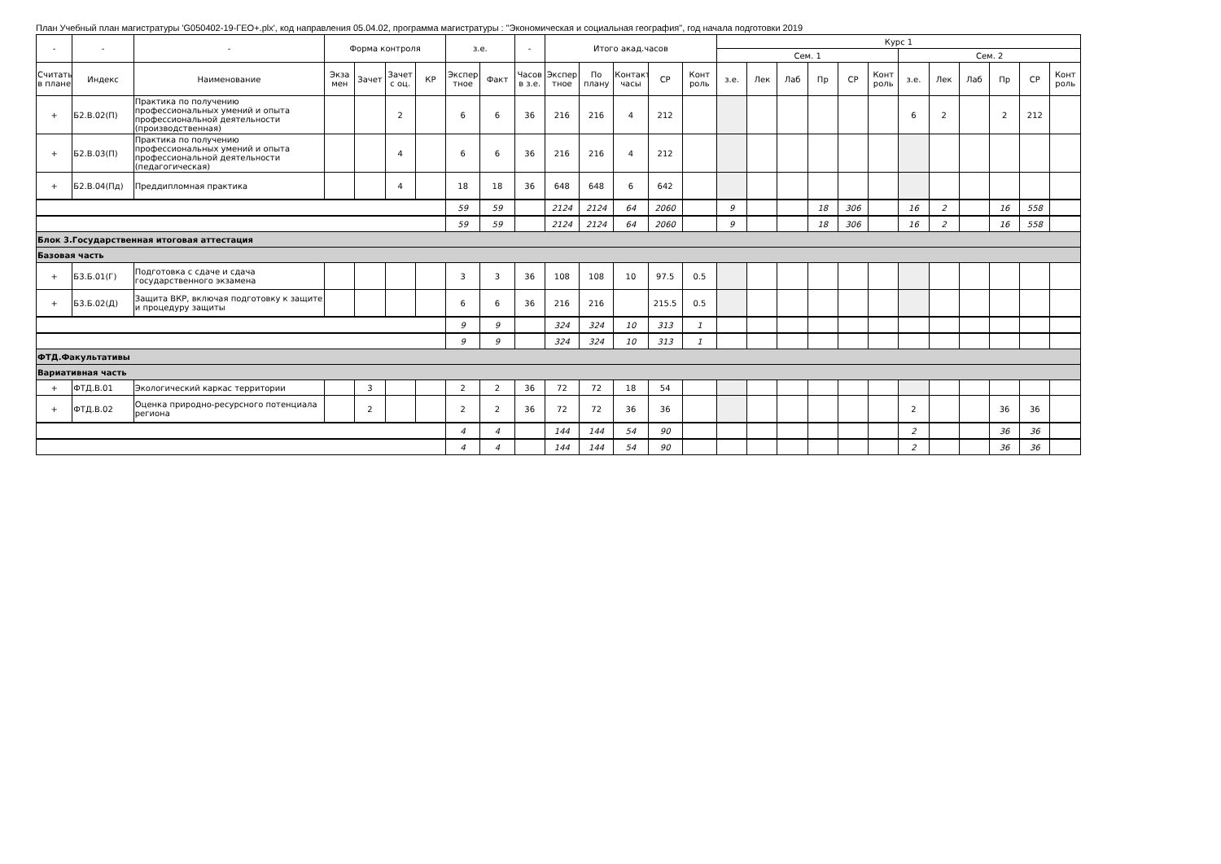План Учебный план магистратуры 'G050402-19-ГЕО+.plx', код направления 05.04.02, программа магистратуры : "Экономическая и социальная география", год начала подготовки 2019
| - | - | - | Форма контроля | | | | з.е. | | - | Итого акад.часов | | | | | Курс 1 | | | | | | | | | | | |
| --- | --- | --- | --- | --- | --- | --- | --- | --- | --- | --- | --- | --- | --- | --- | --- | --- | --- | --- | --- | --- | --- | --- | --- | --- | --- | --- |
| | | | | | | | | | | | | | | | Сем. 1 | | | | | | Сем. 2 | | | | | |
| Считать в плане | Индекс | Наименование | Экза мен | Зачет | Зачет с оц. | КР | Экспер тное | Факт | Часов в з.е. | Экспер тное | По плану | Контакт часы | СР | Конт роль | з.е. | Лек | Лаб | Пр | СР | Конт роль | з.е. | Лек | Лаб | Пр | СР | Конт роль |
| + | Б2.В.02(П) | Практика по получению профессиональных умений и опыта профессиональной деятельности (производственная) | | | 2 | | 6 | 6 | 36 | 216 | 216 | 4 | 212 | | | | | | | | 6 | 2 | | 2 | 212 | |
| + | Б2.В.03(П) | Практика по получению профессиональных умений и опыта профессиональной деятельности (педагогическая) | | | 4 | | 6 | 6 | 36 | 216 | 216 | 4 | 212 | | | | | | | | | | | | | |
| + | Б2.В.04(Пд) | Преддипломная практика | | | 4 | | 18 | 18 | 36 | 648 | 648 | 6 | 642 | | | | | | | | | | | | | |
| | | | | | | | 59 | 59 | | 2124 | 2124 | 64 | 2060 | | 9 | | | 18 | 306 | | 16 | 2 | | 16 | 558 | |
| | | | | | | | 59 | 59 | | 2124 | 2124 | 64 | 2060 | | 9 | | | 18 | 306 | | 16 | 2 | | 16 | 558 | |
| Блок 3.Государственная итоговая аттестация | | | | | | | | | | | | | | | | | | | | | | | | | | |
| Базовая часть | | | | | | | | | | | | | | | | | | | | | | | | | | |
| + | Б3.Б.01(Г) | Подготовка с сдаче и сдача государственного экзамена | | | | | 3 | 3 | 36 | 108 | 108 | 10 | 97.5 | 0.5 | | | | | | | | | | | | |
| + | Б3.Б.02(Д) | Защита ВКР, включая подготовку к защите и процедуру защиты | | | | | 6 | 6 | 36 | 216 | 216 | | 215.5 | 0.5 | | | | | | | | | | | | |
| | | | | | | | 9 | 9 | | 324 | 324 | 10 | 313 | 1 | | | | | | | | | | | | |
| | | | | | | | 9 | 9 | | 324 | 324 | 10 | 313 | 1 | | | | | | | | | | | | |
| ФТД.Факультативы | | | | | | | | | | | | | | | | | | | | | | | | | | |
| Вариативная часть | | | | | | | | | | | | | | | | | | | | | | | | | | |
| + | ФТД.В.01 | Экологический каркас территории | | 3 | | | 2 | 2 | 36 | 72 | 72 | 18 | 54 | | | | | | | | | | | | | |
| + | ФТД.В.02 | Оценка природно-ресурсного потенциала региона | | 2 | | | 2 | 2 | 36 | 72 | 72 | 36 | 36 | | | | | | | | 2 | | | 36 | 36 | |
| | | | | | | | 4 | 4 | | 144 | 144 | 54 | 90 | | | | | | | | 2 | | | 36 | 36 | |
| | | | | | | | 4 | 4 | | 144 | 144 | 54 | 90 | | | | | | | | 2 | | | 36 | 36 | |